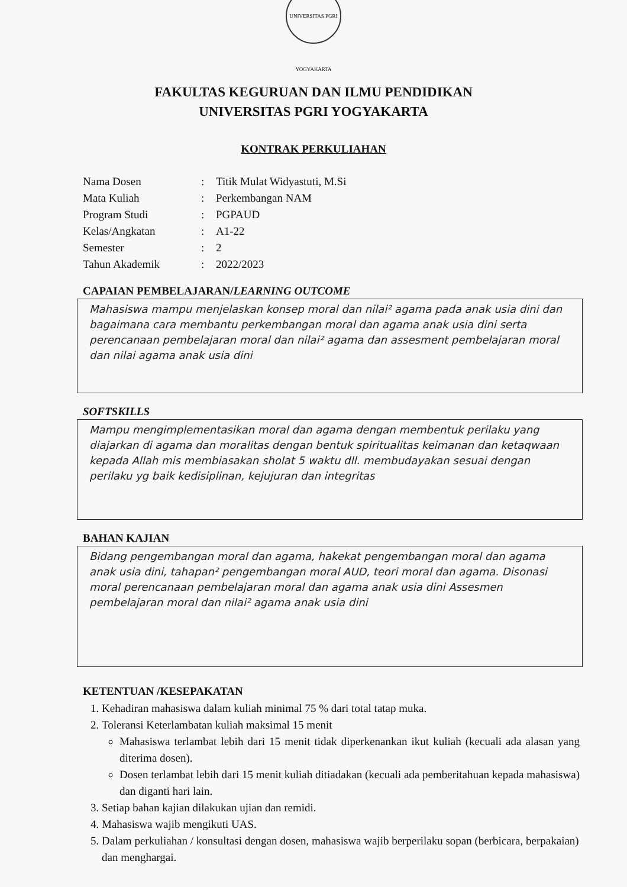UNIVERSITAS PGRI YOGYAKARTA
FAKULTAS KEGURUAN DAN ILMU PENDIDIKAN
UNIVERSITAS PGRI YOGYAKARTA
KONTRAK PERKULIAHAN
Nama Dosen: Titik Mulat Widyastuti, M.Si
Mata Kuliah: Perkembangan NAM
Program Studi: PGPAUD
Kelas/Angkatan: A1-22
Semester: 2
Tahun Akademik: 2022/2023
CAPAIAN PEMBELAJARAN/LEARNING OUTCOME
Mahasiswa mampu menjelaskan konsep moral dan nilai² agama pada anak usia dini dan bagaimana cara membantu perkembangan moral dan agama anak usia dini serta perencanaan pembelajaran moral dan nilai² agama dan assesment pembelajaran moral dan nilai agama anak usia dini
SOFTSKILLS
Mampu mengimplementasikan moral dan agama dengan membentuk perilaku yang diajarkan di agama dan moralitas dengan bentuk spiritualitas keimanan dan ketaqwaan kepada Allah mis membiasakan sholat 5 waktu dll. membudayakan sesuai dengan perilaku yg baik kedisiplinan, kejujuran dan integritas
BAHAN KAJIAN
Bidang pengembangan moral dan agama, hakekat pengembangan moral dan agama anak usia dini, tahapan² pengembangan moral AUD, teori moral dan agama. Disonasi moral perencanaan pembelajaran moral dan agama anak usia dini Assesmen pembelajaran moral dan nilai² agama anak usia dini
KETENTUAN /KESEPAKATAN
1. Kehadiran mahasiswa dalam kuliah minimal 75 % dari total tatap muka.
2. Toleransi Keterlambatan kuliah maksimal 15 menit
Mahasiswa terlambat lebih dari 15 menit tidak diperkenankan ikut kuliah (kecuali ada alasan yang diterima dosen).
Dosen terlambat lebih dari 15 menit kuliah ditiadakan (kecuali ada pemberitahuan kepada mahasiswa) dan diganti hari lain.
3. Setiap bahan kajian dilakukan ujian dan remidi.
4. Mahasiswa wajib mengikuti UAS.
5. Dalam perkuliahan / konsultasi dengan dosen, mahasiswa wajib berperilaku sopan (berbicara, berpakaian) dan menghargai.